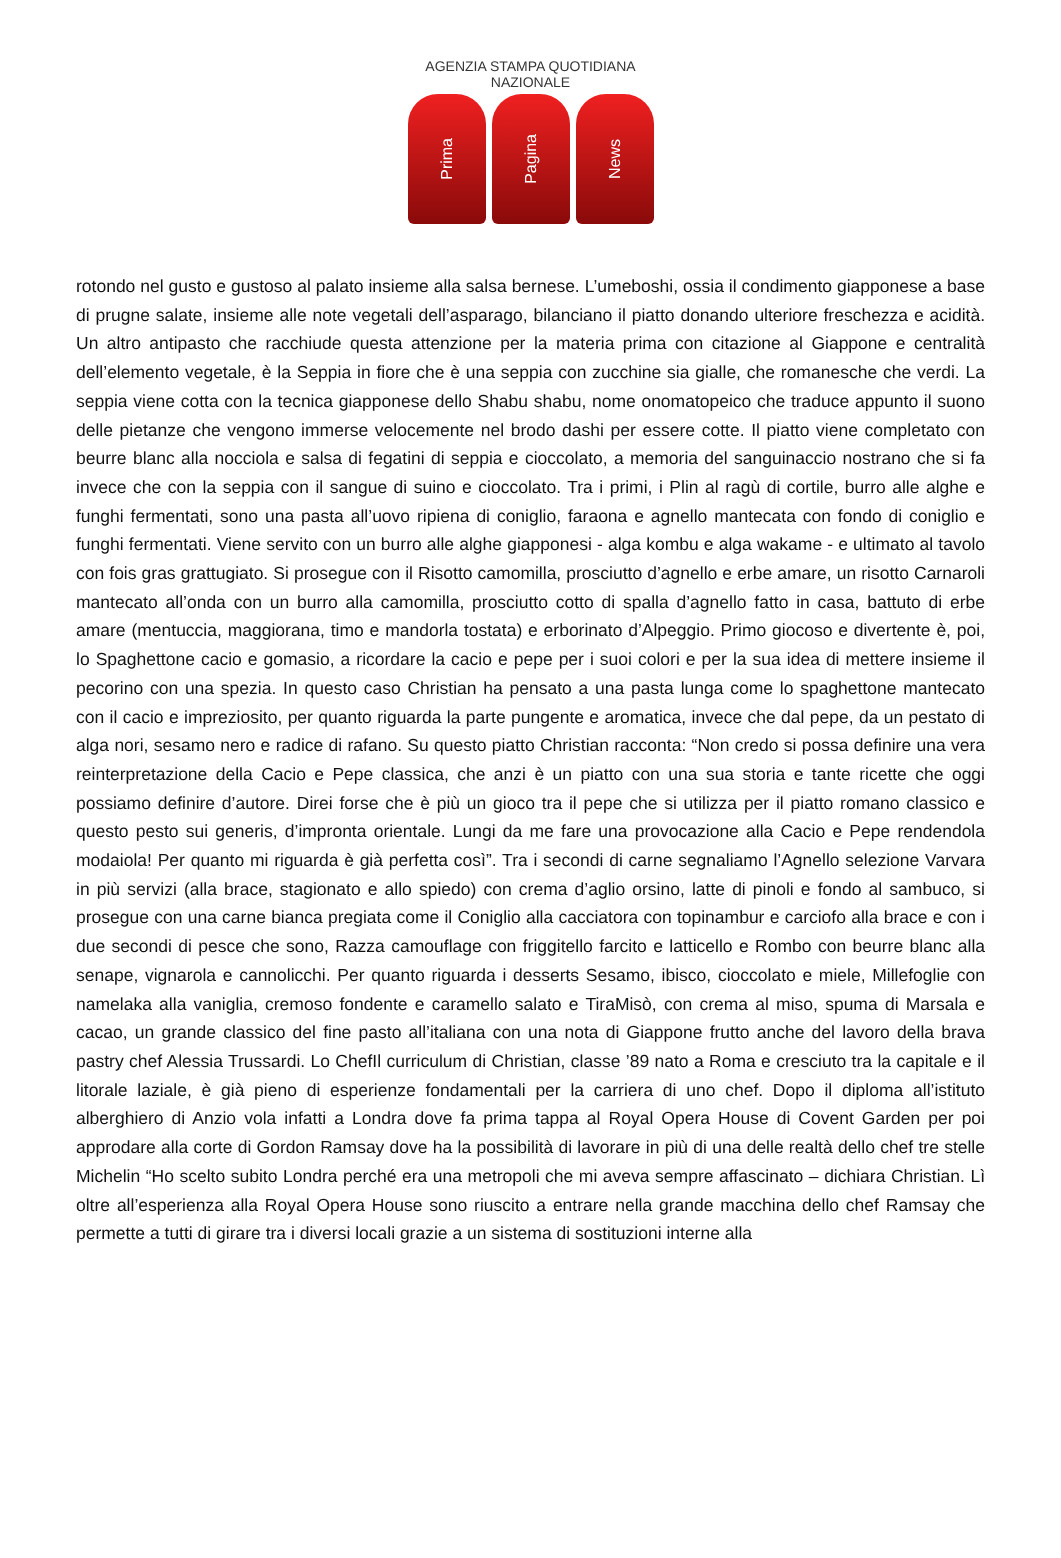AGENZIA STAMPA QUOTIDIANA NAZIONALE
Prima
Pagina
News
rotondo nel gusto e gustoso al palato insieme alla salsa bernese. L’umeboshi, ossia il condimento giapponese a base di prugne salate, insieme alle note vegetali dell’asparago, bilanciano il piatto donando ulteriore freschezza e acidità. Un altro antipasto che racchiude questa attenzione per la materia prima con citazione al Giappone e centralità dell’elemento vegetale, è la Seppia in fiore che è una seppia con zucchine sia gialle, che romanesche che verdi. La seppia viene cotta con la tecnica giapponese dello Shabu shabu, nome onomatopeico che traduce appunto il suono delle pietanze che vengono immerse velocemente nel brodo dashi per essere cotte. Il piatto viene completato con beurre blanc alla nocciola e salsa di fegatini di seppia e cioccolato, a memoria del sanguinaccio nostrano che si fa invece che con la seppia con il sangue di suino e cioccolato. Tra i primi, i Plin al ragù di cortile, burro alle alghe e funghi fermentati, sono una pasta all’uovo ripiena di coniglio, faraona e agnello mantecata con fondo di coniglio e funghi fermentati. Viene servito con un burro alle alghe giapponesi - alga kombu e alga wakame - e ultimato al tavolo con fois gras grattugiato. Si prosegue con il Risotto camomilla, prosciutto d’agnello e erbe amare, un risotto Carnaroli mantecato all’onda con un burro alla camomilla, prosciutto cotto di spalla d’agnello fatto in casa, battuto di erbe amare (mentuccia, maggiorana, timo e mandorla tostata) e erborinato d’Alpeggio. Primo giocoso e divertente è, poi, lo Spaghettone cacio e gomasio, a ricordare la cacio e pepe per i suoi colori e per la sua idea di mettere insieme il pecorino con una spezia. In questo caso Christian ha pensato a una pasta lunga come lo spaghettone mantecato con il cacio e impreziosito, per quanto riguarda la parte pungente e aromatica, invece che dal pepe, da un pestato di alga nori, sesamo nero e radice di rafano. Su questo piatto Christian racconta: “Non credo si possa definire una vera reinterpretazione della Cacio e Pepe classica, che anzi è un piatto con una sua storia e tante ricette che oggi possiamo definire d’autore. Direi forse che è più un gioco tra il pepe che si utilizza per il piatto romano classico e questo pesto sui generis, d’impronta orientale. Lungi da me fare una provocazione alla Cacio e Pepe rendendola modaiola! Per quanto mi riguarda è già perfetta così”. Tra i secondi di carne segnaliamo l’Agnello selezione Varvara in più servizi (alla brace, stagionato e allo spiedo) con crema d’aglio orsino, latte di pinoli e fondo al sambuco, si prosegue con una carne bianca pregiata come il Coniglio alla cacciatora con topinambur e carciofo alla brace e con i due secondi di pesce che sono, Razza camouflage con friggitello farcito e latticello e Rombo con beurre blanc alla senape, vignarola e cannolicchi. Per quanto riguarda i desserts Sesamo, ibisco, cioccolato e miele, Millefoglie con namelaka alla vaniglia, cremoso fondente e caramello salato e TiraMisò, con crema al miso, spuma di Marsala e cacao, un grande classico del fine pasto all’italiana con una nota di Giappone frutto anche del lavoro della brava pastry chef Alessia Trussardi. Lo ChefIl curriculum di Christian, classe ’89 nato a Roma e cresciuto tra la capitale e il litorale laziale, è già pieno di esperienze fondamentali per la carriera di uno chef. Dopo il diploma all’istituto alberghiero di Anzio vola infatti a Londra dove fa prima tappa al Royal Opera House di Covent Garden per poi approdare alla corte di Gordon Ramsay dove ha la possibilità di lavorare in più di una delle realtà dello chef tre stelle Michelin “Ho scelto subito Londra perché era una metropoli che mi aveva sempre affascinato – dichiara Christian. Lì oltre all’esperienza alla Royal Opera House sono riuscito a entrare nella grande macchina dello chef Ramsay che permette a tutti di girare tra i diversi locali grazie a un sistema di sostituzioni interne alla